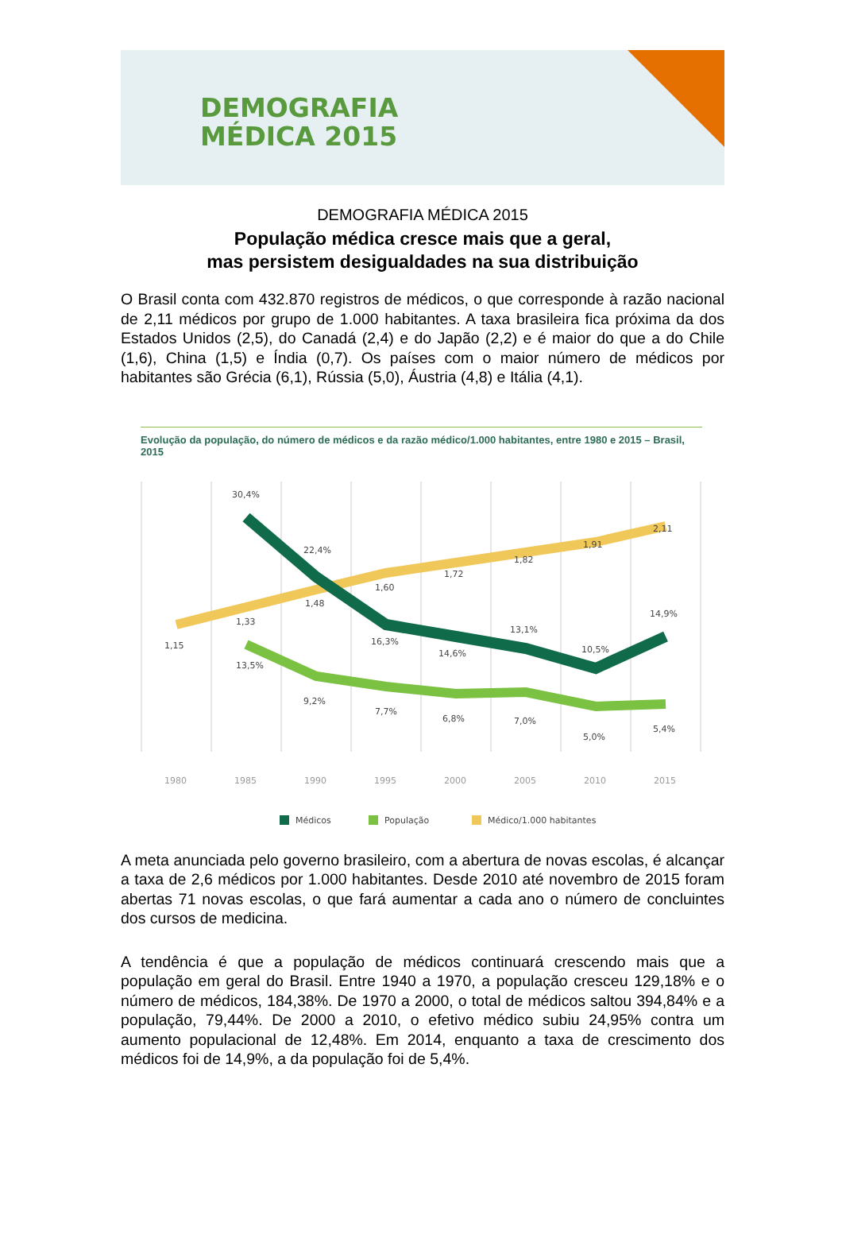DEMOGRAFIA
MÉDICA 2015
DEMOGRAFIA MÉDICA 2015
População médica cresce mais que a geral,
mas persistem desigualdades na sua distribuição
O Brasil conta com 432.870 registros de médicos, o que corresponde à razão nacional de 2,11 médicos por grupo de 1.000 habitantes. A taxa brasileira fica próxima da dos Estados Unidos (2,5), do Canadá (2,4) e do Japão (2,2) e é maior do que a do Chile (1,6), China (1,5) e Índia (0,7). Os países com o maior número de médicos por habitantes são Grécia (6,1), Rússia (5,0), Áustria (4,8) e Itália (4,1).
Evolução da população, do número de médicos e da razão médico/1.000 habitantes, entre 1980 e 2015 – Brasil, 2015
30,4%
22,4%
16,3%
14,6%
13,1%
10,5%
14,9%
13,5%
9,2%
7,7%
6,8%
7,0%
5,0%
5,4%
1,15
1,33
1,48
1,60
1,72
1,82
1,91
2,11
1980
1985
1990
1995
2000
2005
2010
2015
Médicos
População
Médico/1.000 habitantes
A meta anunciada pelo governo brasileiro, com a abertura de novas escolas, é alcançar a taxa de 2,6 médicos por 1.000 habitantes. Desde 2010 até novembro de 2015 foram abertas 71 novas escolas, o que fará aumentar a cada ano o número de concluintes dos cursos de medicina.
A tendência é que a população de médicos continuará crescendo mais que a população em geral do Brasil. Entre 1940 a 1970, a população cresceu 129,18% e o número de médicos, 184,38%. De 1970 a 2000, o total de médicos saltou 394,84% e a população, 79,44%. De 2000 a 2010, o efetivo médico subiu 24,95% contra um aumento populacional de 12,48%. Em 2014, enquanto a taxa de crescimento dos médicos foi de 14,9%, a da população foi de 5,4%.